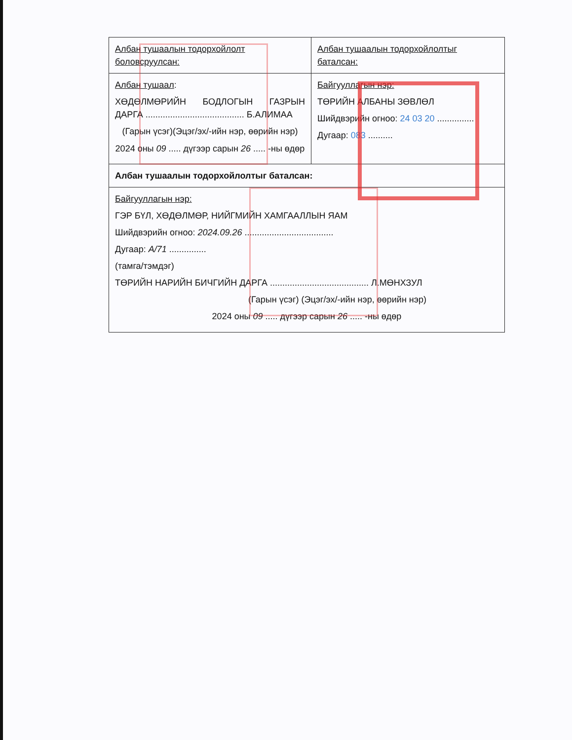| Албан тушаалын тодорхойлолт боловсруулсан: | Албан тушаалын тодорхойлолтыг баталсан: |
| Албан тушаал : ХӨДӨЛМӨРИЙН БОДЛОГЫН ГАЗРЫН ДАРГА ........................................ Б.АЛИМАА (Гарын үсэг)(Эцэг/эх/-ийн нэр, өөрийн нэр) 2024 оны 09 ..... дүгээр сарын 26 ..... -ны өдөр | Байгууллагын нэр: ТӨРИЙН АЛБАНЫ ЗӨВЛӨЛ Шийдвэрийн огноо: 24 03 20 ............... Дугаар: 083 .......... |
| Албан тушаалын тодорхойлолтыг баталсан: | |
| Байгууллагын нэр: ГЭР БҮЛ, ХӨДӨЛМӨР, НИЙГМИЙН ХАМГААЛЛЫН ЯАМ Шийдвэрийн огноо: 2024.09.26 .................................... Дугаар: А/71 ............... (тамга/тэмдэг) ТӨРИЙН НАРИЙН БИЧГИЙН ДАРГА ........................................ Л.МӨНХЗУЛ (Гарын үсэг) (Эцэг/эх/-ийн нэр, өөрийн нэр) 2024 оны 09 ..... дүгээр сарын 26 ..... -ны өдөр | |